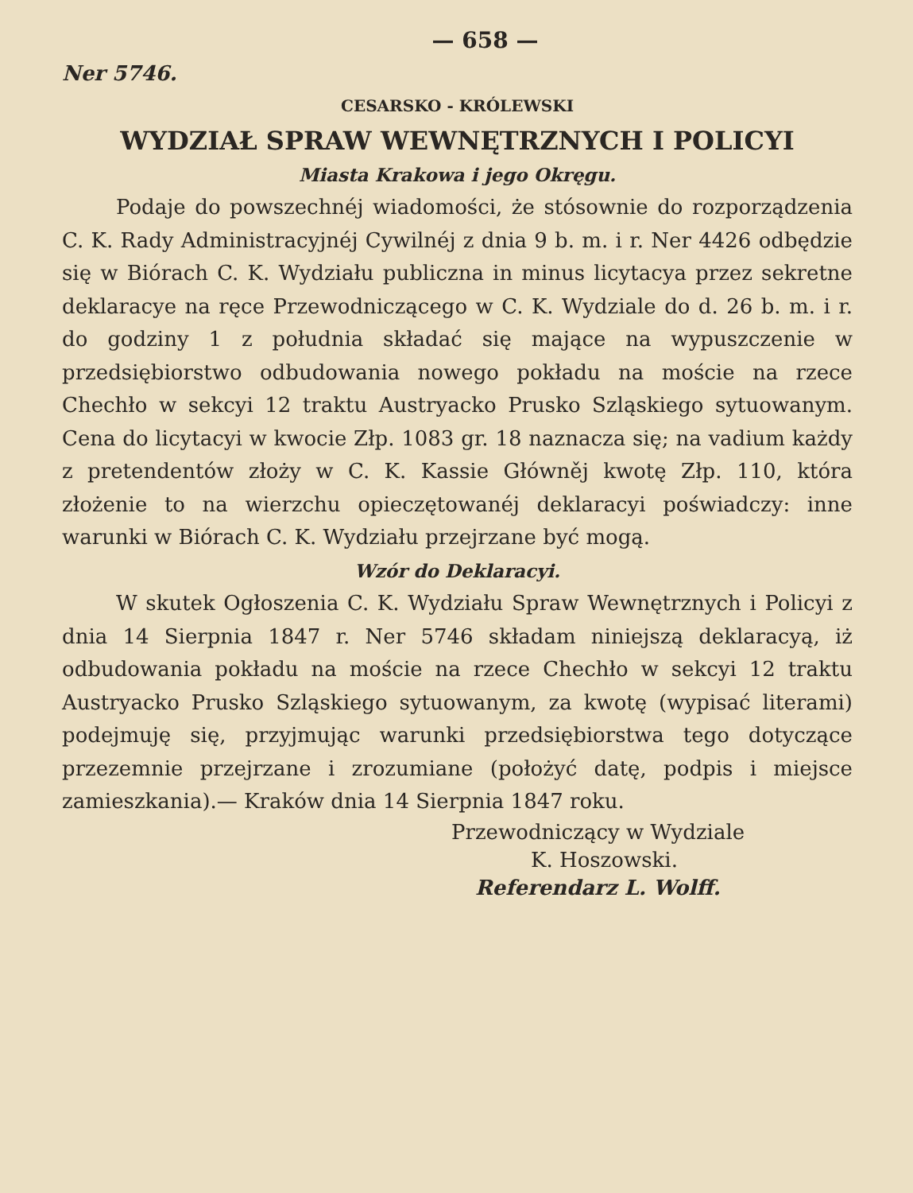— 658 —
Ner 5746.
CESARSKO - KRÓLEWSKI
WYDZIAŁ SPRAW WEWNĘTRZNYCH I POLICYI
Miasta Krakowa i jego Okręgu.
Podaje do powszechnéj wiadomości, że stósownie do rozporządzenia C. K. Rady Administracyjnéj Cywilnéj z dnia 9 b. m. i r. Ner 4426 odbędzie się w Biórach C. K. Wydziału publiczna in minus licytacya przez sekretne deklaracye na ręce Przewodniczącego w C. K. Wydziale do d. 26 b. m. i r. do godziny 1 z południa składać się mające na wypuszczenie w przedsiębiorstwo odbudowania nowego pokładu na moście na rzece Chechło w sekcyi 12 traktu Austryacko Prusko Szląskiego sytuowanym. Cena do licytacyi w kwocie Złp. 1083 gr. 18 naznacza się; na vadium każdy z pretendentów złoży w C. K. Kassie Główněj kwotę Złp. 110, która złożenie to na wierzchu opieczętowanéj deklaracyi poświadczy: inne warunki w Biórach C. K. Wydziału przejrzane być mogą.
Wzór do Deklaracyi.
W skutek Ogłoszenia C. K. Wydziału Spraw Wewnętrznych i Policyi z dnia 14 Sierpnia 1847 r. Ner 5746 składam niniejszą deklaracyą, iż odbudowania pokładu na moście na rzece Chechło w sekcyi 12 traktu Austryacko Prusko Szląskiego sytuowanym, za kwotę (wypisać literami) podejmuję się, przyjmując warunki przedsiębiorstwa tego dotyczące przezemnie przejrzane i zrozumiane (położyć datę, podpis i miejsce zamieszkania).— Kraków dnia 14 Sierpnia 1847 roku.
Przewodniczący w Wydziale
K. Hoszowski.
Referendarz L. Wolff.